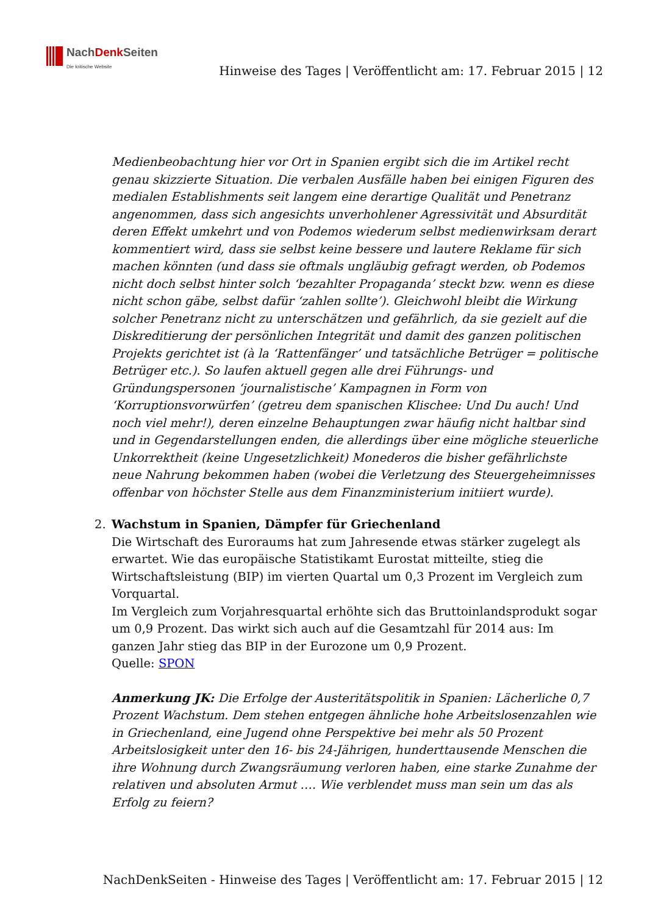NachDenk Seiten
Die kritische Website
Hinweise des Tages | Veröffentlicht am: 17. Februar 2015 | 12
Medienbeobachtung hier vor Ort in Spanien ergibt sich die im Artikel recht genau skizzierte Situation. Die verbalen Ausfälle haben bei einigen Figuren des medialen Establishments seit langem eine derartige Qualität und Penetranz angenommen, dass sich angesichts unverhohlener Agressivität und Absurdität deren Effekt umkehrt und von Podemos wiederum selbst medienwirksam derart kommentiert wird, dass sie selbst keine bessere und lautere Reklame für sich machen könnten (und dass sie oftmals ungläubig gefragt werden, ob Podemos nicht doch selbst hinter solch ‘bezahlter Propaganda’ steckt bzw. wenn es diese nicht schon gäbe, selbst dafür ‘zahlen sollte’). Gleichwohl bleibt die Wirkung solcher Penetranz nicht zu unterschätzen und gefährlich, da sie gezielt auf die Diskreditierung der persönlichen Integrität und damit des ganzen politischen Projekts gerichtet ist (à la ‘Rattenfänger’ und tatsächliche Betrüger = politische Betrüger etc.). So laufen aktuell gegen alle drei Führungs- und Gründungspersonen ‘journalistische’ Kampagnen in Form von ‘Korruptionsvorwürfen’ (getreu dem spanischen Klischee: Und Du auch! Und noch viel mehr!), deren einzelne Behauptungen zwar häufig nicht haltbar sind und in Gegendarstellungen enden, die allerdings über eine mögliche steuerliche Unkorrektheit (keine Ungesetzlichkeit) Monederos die bisher gefährlichste neue Nahrung bekommen haben (wobei die Verletzung des Steuergeheimnisses offenbar von höchster Stelle aus dem Finanzministerium initiiert wurde).
2. Wachstum in Spanien, Dämpfer für Griechenland
Die Wirtschaft des Euroraums hat zum Jahresende etwas stärker zugelegt als erwartet. Wie das europäische Statistikamt Eurostat mitteilte, stieg die Wirtschaftsleistung (BIP) im vierten Quartal um 0,3 Prozent im Vergleich zum Vorquartal.
Im Vergleich zum Vorjahresquartal erhöhte sich das Bruttoinlandsprodukt sogar um 0,9 Prozent. Das wirkt sich auch auf die Gesamtzahl für 2014 aus: Im ganzen Jahr stieg das BIP in der Eurozone um 0,9 Prozent.
Quelle: SPON
Anmerkung JK: Die Erfolge der Austeritätspolitik in Spanien: Lächerliche 0,7 Prozent Wachstum. Dem stehen entgegen ähnliche hohe Arbeitslosenzahlen wie in Griechenland, eine Jugend ohne Perspektive bei mehr als 50 Prozent Arbeitslosigkeit unter den 16- bis 24-Jährigen, hunderttausende Menschen die ihre Wohnung durch Zwangsräumung verloren haben, eine starke Zunahme der relativen und absoluten Armut …. Wie verblendet muss man sein um das als Erfolg zu feiern?
NachDenkSeiten - Hinweise des Tages | Veröffentlicht am: 17. Februar 2015 | 12